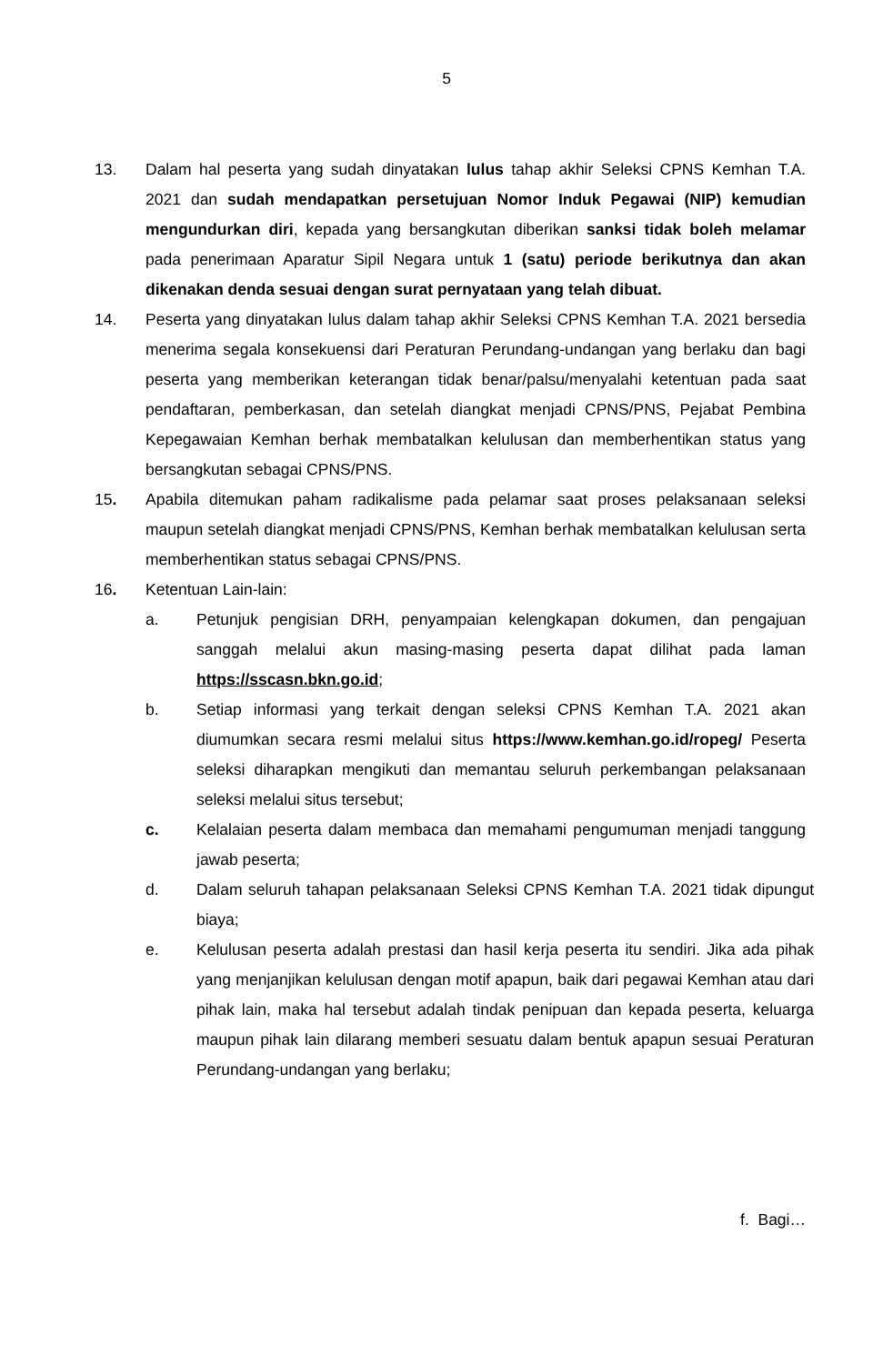5
13. Dalam hal peserta yang sudah dinyatakan lulus tahap akhir Seleksi CPNS Kemhan T.A. 2021 dan sudah mendapatkan persetujuan Nomor Induk Pegawai (NIP) kemudian mengundurkan diri, kepada yang bersangkutan diberikan sanksi tidak boleh melamar pada penerimaan Aparatur Sipil Negara untuk 1 (satu) periode berikutnya dan akan dikenakan denda sesuai dengan surat pernyataan yang telah dibuat.
14. Peserta yang dinyatakan lulus dalam tahap akhir Seleksi CPNS Kemhan T.A. 2021 bersedia menerima segala konsekuensi dari Peraturan Perundang-undangan yang berlaku dan bagi peserta yang memberikan keterangan tidak benar/palsu/menyalahi ketentuan pada saat pendaftaran, pemberkasan, dan setelah diangkat menjadi CPNS/PNS, Pejabat Pembina Kepegawaian Kemhan berhak membatalkan kelulusan dan memberhentikan status yang bersangkutan sebagai CPNS/PNS.
15. Apabila ditemukan paham radikalisme pada pelamar saat proses pelaksanaan seleksi maupun setelah diangkat menjadi CPNS/PNS, Kemhan berhak membatalkan kelulusan serta memberhentikan status sebagai CPNS/PNS.
16. Ketentuan Lain-lain:
a. Petunjuk pengisian DRH, penyampaian kelengkapan dokumen, dan pengajuan sanggah melalui akun masing-masing peserta dapat dilihat pada laman https://sscasn.bkn.go.id;
b. Setiap informasi yang terkait dengan seleksi CPNS Kemhan T.A. 2021 akan diumumkan secara resmi melalui situs https://www.kemhan.go.id/ropeg/ Peserta seleksi diharapkan mengikuti dan memantau seluruh perkembangan pelaksanaan seleksi melalui situs tersebut;
c. Kelalaian peserta dalam membaca dan memahami pengumuman menjadi tanggung jawab peserta;
d. Dalam seluruh tahapan pelaksanaan Seleksi CPNS Kemhan T.A. 2021 tidak dipungut biaya;
e. Kelulusan peserta adalah prestasi dan hasil kerja peserta itu sendiri. Jika ada pihak yang menjanjikan kelulusan dengan motif apapun, baik dari pegawai Kemhan atau dari pihak lain, maka hal tersebut adalah tindak penipuan dan kepada peserta, keluarga maupun pihak lain dilarang memberi sesuatu dalam bentuk apapun sesuai Peraturan Perundang-undangan yang berlaku;
f. Bagi…